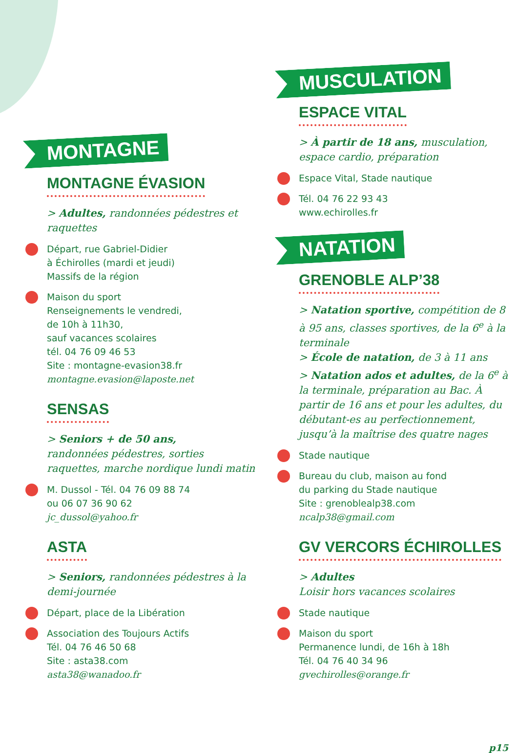MONTAGNE
MONTAGNE ÉVASION
> Adultes, randonnées pédestres et raquettes
Départ, rue Gabriel-Didier
à Échirolles (mardi et jeudi)
Massifs de la région
Maison du sport
Renseignements le vendredi,
de 10h à 11h30,
sauf vacances scolaires
tél. 04 76 09 46 53
Site : montagne-evasion38.fr
montagne.evasion@laposte.net
SENSAS
> Seniors + de 50 ans,
randonnées pédestres, sorties raquettes, marche nordique lundi matin
M. Dussol - Tél. 04 76 09 88 74
ou 06 07 36 90 62
jc_dussol@yahoo.fr
ASTA
> Seniors, randonnées pédestres à la demi-journée
Départ, place de la Libération
Association des Toujours Actifs
Tél. 04 76 46 50 68
Site : asta38.com
asta38@wanadoo.fr
MUSCULATION
ESPACE VITAL
> À partir de 18 ans, musculation, espace cardio, préparation
Espace Vital, Stade nautique
Tél. 04 76 22 93 43
www.echirolles.fr
NATATION
GRENOBLE ALP’38
> Natation sportive, compétition de 8 à 95 ans, classes sportives, de la 6<sup>e</sup> à la terminale
> École de natation, de 3 à 11 ans
> Natation ados et adultes, de la 6<sup>e</sup> à la terminale, préparation au Bac. À partir de 16 ans et pour les adultes, du débutant-es au perfectionnement, jusqu’à la maîtrise des quatre nages
Stade nautique
Bureau du club, maison au fond
du parking du Stade nautique
Site : grenoblealp38.com
ncalp38@gmail.com
GV VERCORS ÉCHIROLLES
> Adultes
Loisir hors vacances scolaires
Stade nautique
Maison du sport
Permanence lundi, de 16h à 18h
Tél. 04 76 40 34 96
gvechirolles@orange.fr
p15